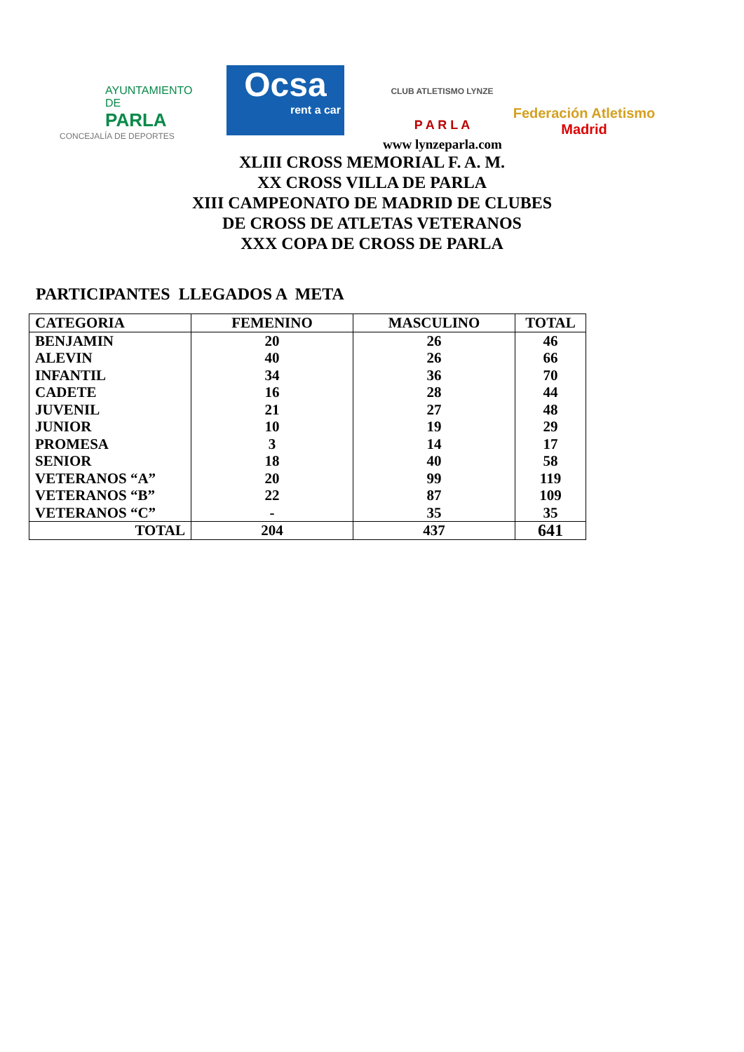AYUNTAMIENTO DE
PARLA
CONCEJALÍA DE DEPORTES
Ocsa
rent a car
CLUB ATLETISMO LYNZE
P A R L A
Federación Atletismo
Madrid
www lynzeparla.com
XLIII CROSS MEMORIAL F. A. M.
XX CROSS VILLA DE PARLA
XIII CAMPEONATO DE MADRID DE CLUBES
DE CROSS DE ATLETAS VETERANOS
XXX COPA DE CROSS DE PARLA
PARTICIPANTES LLEGADOS A META
| CATEGORIA | FEMENINO | MASCULINO | TOTAL |
| --- | --- | --- | --- |
| BENJAMIN | 20 | 26 | 46 |
| ALEVIN | 40 | 26 | 66 |
| INFANTIL | 34 | 36 | 70 |
| CADETE | 16 | 28 | 44 |
| JUVENIL | 21 | 27 | 48 |
| JUNIOR | 10 | 19 | 29 |
| PROMESA | 3 | 14 | 17 |
| SENIOR | 18 | 40 | 58 |
| VETERANOS “A” | 20 | 99 | 119 |
| VETERANOS “B” | 22 | 87 | 109 |
| VETERANOS “C” | - | 35 | 35 |
| TOTAL | 204 | 437 | 641 |